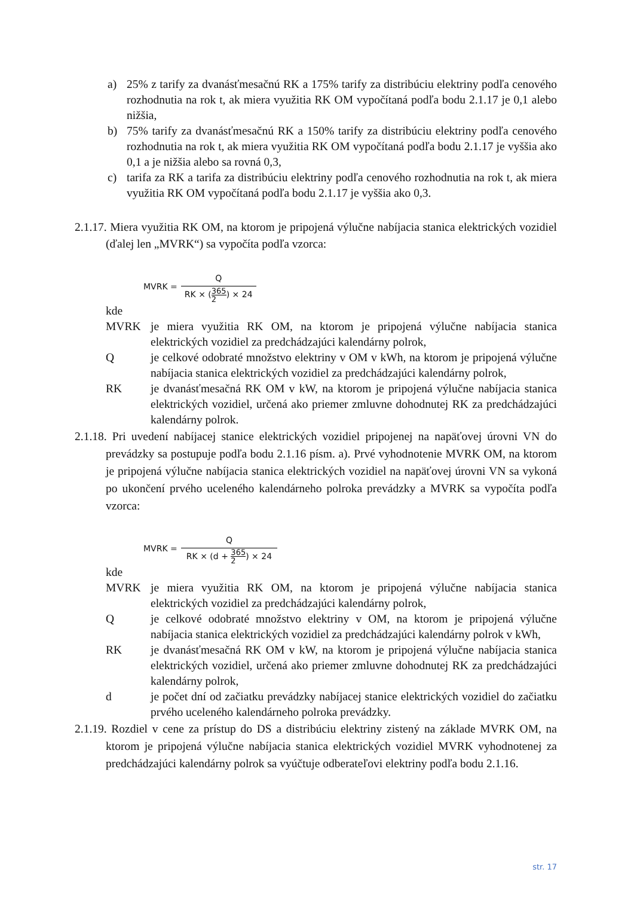a) 25% z tarify za dvanásťmesačnú RK a 175% tarify za distribúciu elektriny podľa cenového rozhodnutia na rok t, ak miera využitia RK OM vypočítaná podľa bodu 2.1.17 je 0,1 alebo nižšia,
b) 75% tarify za dvanásťmesačnú RK a 150% tarify za distribúciu elektriny podľa cenového rozhodnutia na rok t, ak miera využitia RK OM vypočítaná podľa bodu 2.1.17 je vyššia ako 0,1 a je nižšia alebo sa rovná 0,3,
c) tarifa za RK a tarifa za distribúciu elektriny podľa cenového rozhodnutia na rok t, ak miera využitia RK OM vypočítaná podľa bodu 2.1.17 je vyššia ako 0,3.
2.1.17. Miera využitia RK OM, na ktorom je pripojená výlučne nabíjacia stanica elektrických vozidiel (ďalej len „MVRK“) sa vypočíta podľa vzorca:
MVRK = Q RK × (365 2) × 24
kde
MVRK je miera využitia RK OM, na ktorom je pripojená výlučne nabíjacia stanica elektrických vozidiel za predchádzajúci kalendárny polrok,
Qje celkové odobraté množstvo elektriny v OM v kWh, na ktorom je pripojená výlučne nabíjacia stanica elektrických vozidiel za predchádzajúci kalendárny polrok,
RK je dvanásťmesačná RK OM v kW, na ktorom je pripojená výlučne nabíjacia stanica elektrických vozidiel, určená ako priemer zmluvne dohodnutej RK za predchádzajúci kalendárny polrok.
2.1.18. Pri uvedení nabíjacej stanice elektrických vozidiel pripojenej na napäťovej úrovni VN do prevádzky sa postupuje podľa bodu 2.1.16 písm. a). Prvé vyhodnotenie MVRK OM, na ktorom je pripojená výlučne nabíjacia stanica elektrických vozidiel na napäťovej úrovni VN sa vykoná po ukončení prvého uceleného kalendárneho polroka prevádzky a MVRK sa vypočíta podľa vzorca:
MVRK = Q RK × (d + 365 2) × 24
kde
MVRK je miera využitia RK OM, na ktorom je pripojená výlučne nabíjacia stanica elektrických vozidiel za predchádzajúci kalendárny polrok,
Qje celkové odobraté množstvo elektriny v OM, na ktorom je pripojená výlučne nabíjacia stanica elektrických vozidiel za predchádzajúci kalendárny polrok v kWh,
RK je dvanásťmesačná RK OM v kW, na ktorom je pripojená výlučne nabíjacia stanica elektrických vozidiel, určená ako priemer zmluvne dohodnutej RK za predchádzajúci kalendárny polrok,
d je počet dní od začiatku prevádzky nabíjacej stanice elektrických vozidiel do začiatku prvého uceleného kalendárneho polroka prevádzky.
2.1.19. Rozdiel v cene za prístup do DS a distribúciu elektriny zistený na základe MVRK OM, na ktorom je pripojená výlučne nabíjacia stanica elektrických vozidiel MVRK vyhodnotenej za predchádzajúci kalendárny polrok sa vyúčtuje odberateľovi elektriny podľa bodu 2.1.16.
str. 17